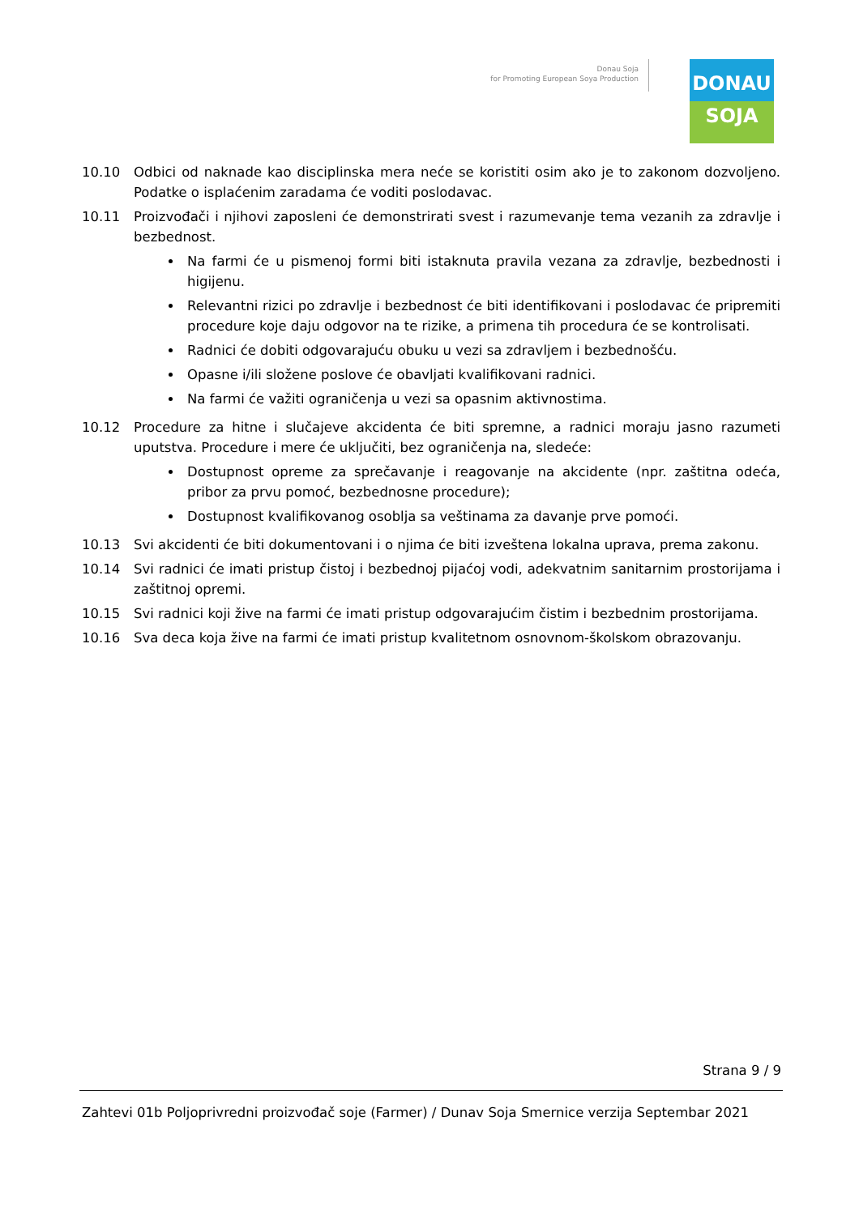Donau Soja
for Promoting European Soya Production
DONAU
SOJA
10.10 Odbici od naknade kao disciplinska mera neće se koristiti osim ako je to zakonom dozvoljeno. Podatke o isplaćenim zaradama će voditi poslodavac.
10.11 Proizvođači i njihovi zaposleni će demonstrirati svest i razumevanje tema vezanih za zdravlje i bezbednost.
Na farmi će u pismenoj formi biti istaknuta pravila vezana za zdravlje, bezbednosti i higijenu.
Relevantni rizici po zdravlje i bezbednost će biti identifikovani i poslodavac će pripremiti procedure koje daju odgovor na te rizike, a primena tih procedura će se kontrolisati.
Radnici će dobiti odgovarajuću obuku u vezi sa zdravljem i bezbednošću.
Opasne i/ili složene poslove će obavljati kvalifikovani radnici.
Na farmi će važiti ograničenja u vezi sa opasnim aktivnostima.
10.12 Procedure za hitne i slučajeve akcidenta će biti spremne, a radnici moraju jasno razumeti uputstva. Procedure i mere će uključiti, bez ograničenja na, sledeće:
Dostupnost opreme za sprečavanje i reagovanje na akcidente (npr. zaštitna odeća, pribor za prvu pomoć, bezbednosne procedure);
Dostupnost kvalifikovanog osoblja sa veštinama za davanje prve pomoći.
10.13 Svi akcidenti će biti dokumentovani i o njima će biti izveštena lokalna uprava, prema zakonu.
10.14 Svi radnici će imati pristup čistoj i bezbednoj pijaćoj vodi, adekvatnim sanitarnim prostorijama i zaštitnoj opremi.
10.15 Svi radnici koji žive na farmi će imati pristup odgovarajućim čistim i bezbednim prostorijama.
10.16 Sva deca koja žive na farmi će imati pristup kvalitetnom osnovnom-školskom obrazovanju.
Strana 9 / 9
Zahtevi 01b Poljoprivredni proizvođač soje (Farmer) / Dunav Soja Smernice verzija Septembar 2021